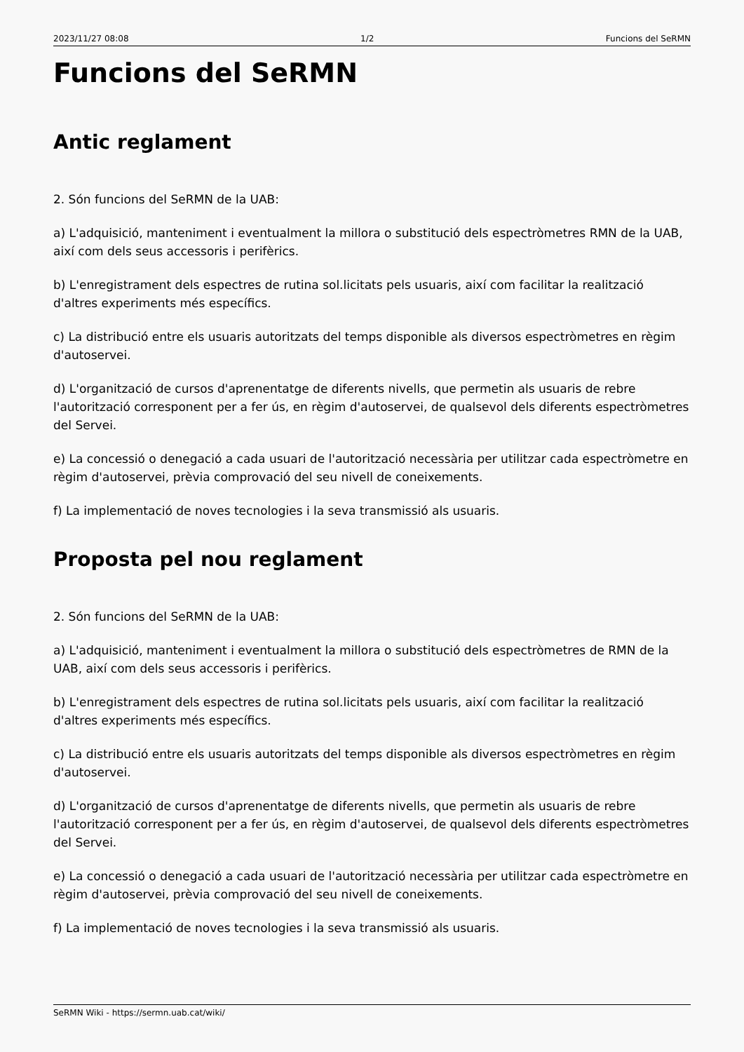2023/11/27 08:08 1/2 Funcions del SeRMN
Funcions del SeRMN
Antic reglament
2. Són funcions del SeRMN de la UAB:
a) L'adquisició, manteniment i eventualment la millora o substitució dels espectròmetres RMN de la UAB, així com dels seus accessoris i perifèrics.
b) L'enregistrament dels espectres de rutina sol.licitats pels usuaris, així com facilitar la realització d'altres experiments més específics.
c) La distribució entre els usuaris autoritzats del temps disponible als diversos espectròmetres en règim d'autoservei.
d) L'organització de cursos d'aprenentatge de diferents nivells, que permetin als usuaris de rebre l'autorització corresponent per a fer ús, en règim d'autoservei, de qualsevol dels diferents espectròmetres del Servei.
e) La concessió o denegació a cada usuari de l'autorització necessària per utilitzar cada espectròmetre en règim d'autoservei, prèvia comprovació del seu nivell de coneixements.
f) La implementació de noves tecnologies i la seva transmissió als usuaris.
Proposta pel nou reglament
2. Són funcions del SeRMN de la UAB:
a) L'adquisició, manteniment i eventualment la millora o substitució dels espectròmetres de RMN de la UAB, així com dels seus accessoris i perifèrics.
b) L'enregistrament dels espectres de rutina sol.licitats pels usuaris, així com facilitar la realització d'altres experiments més específics.
c) La distribució entre els usuaris autoritzats del temps disponible als diversos espectròmetres en règim d'autoservei.
d) L'organització de cursos d'aprenentatge de diferents nivells, que permetin als usuaris de rebre l'autorització corresponent per a fer ús, en règim d'autoservei, de qualsevol dels diferents espectròmetres del Servei.
e) La concessió o denegació a cada usuari de l'autorització necessària per utilitzar cada espectròmetre en règim d'autoservei, prèvia comprovació del seu nivell de coneixements.
f) La implementació de noves tecnologies i la seva transmissió als usuaris.
SeRMN Wiki - https://sermn.uab.cat/wiki/